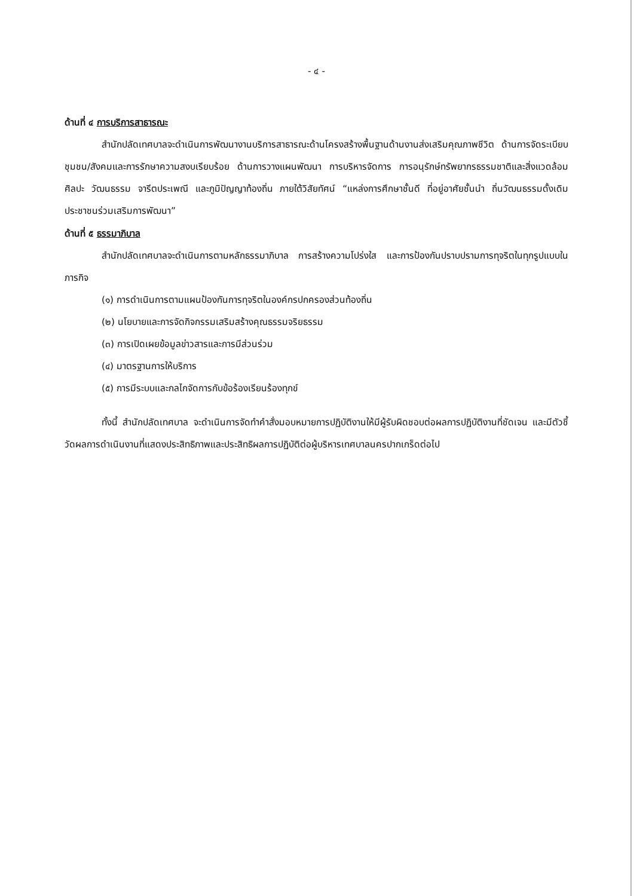- ๔ -
ด้านที่ ๔ การบริการสาธารณะ
สำนักปลัดเทศบาลจะดำเนินการพัฒนางานบริการสาธารณะด้านโครงสร้างพื้นฐานด้านงานส่งเสริมคุณภาพชีวิต ด้านการจัดระเบียบชุมชน/สังคมและการรักษาความสงบเรียบร้อย ด้านการวางแผนพัฒนา การบริหารจัดการ การอนุรักษ์ทรัพยากรธรรมชาติและสิ่งแวดล้อม ศิลปะ วัฒนธรรม จารีตประเพณี และภูมิปัญญาท้องถิ่น ภายใต้วิสัยทัศน์ “แหล่งการศึกษาชั้นดี ที่อยู่อาศัยชั้นนำ ถิ่นวัฒนธรรมดั้งเดิม ประชาชนร่วมเสริมการพัฒนา”
ด้านที่ ๕ ธรรมาภิบาล
สำนักปลัดเทศบาลจะดำเนินการตามหลักธรรมาภิบาล การสร้างความโปร่งใส และการป้องกันปราบปรามการทุจริตในทุกรูปแบบในภารกิจ
(๑) การดำเนินการตามแผนป้องกันการทุจริตในองค์กรปกครองส่วนท้องถิ่น
(๒) นโยบายและการจัดกิจกรรมเสริมสร้างคุณธรรมจริยธรรม
(๓) การเปิดเผยข้อมูลข่าวสารและการมีส่วนร่วม
(๔) มาตรฐานการให้บริการ
(๕) การมีระบบและกลไกจัดการกับข้อร้องเรียนร้องทุกข์
ทั้งนี้ สำนักปลัดเทศบาล จะดำเนินการจัดทำคำสั่งมอบหมายการปฏิบัติงานให้มีผู้รับผิดชอบต่อผลการปฏิบัติงานที่ชัดเจน และมีตัวชี้วัดผลการดำเนินงานที่แสดงประสิทธิภาพและประสิทธิผลการปฏิบัติต่อผู้บริหารเทศบาลนครปากเกร็ดต่อไป